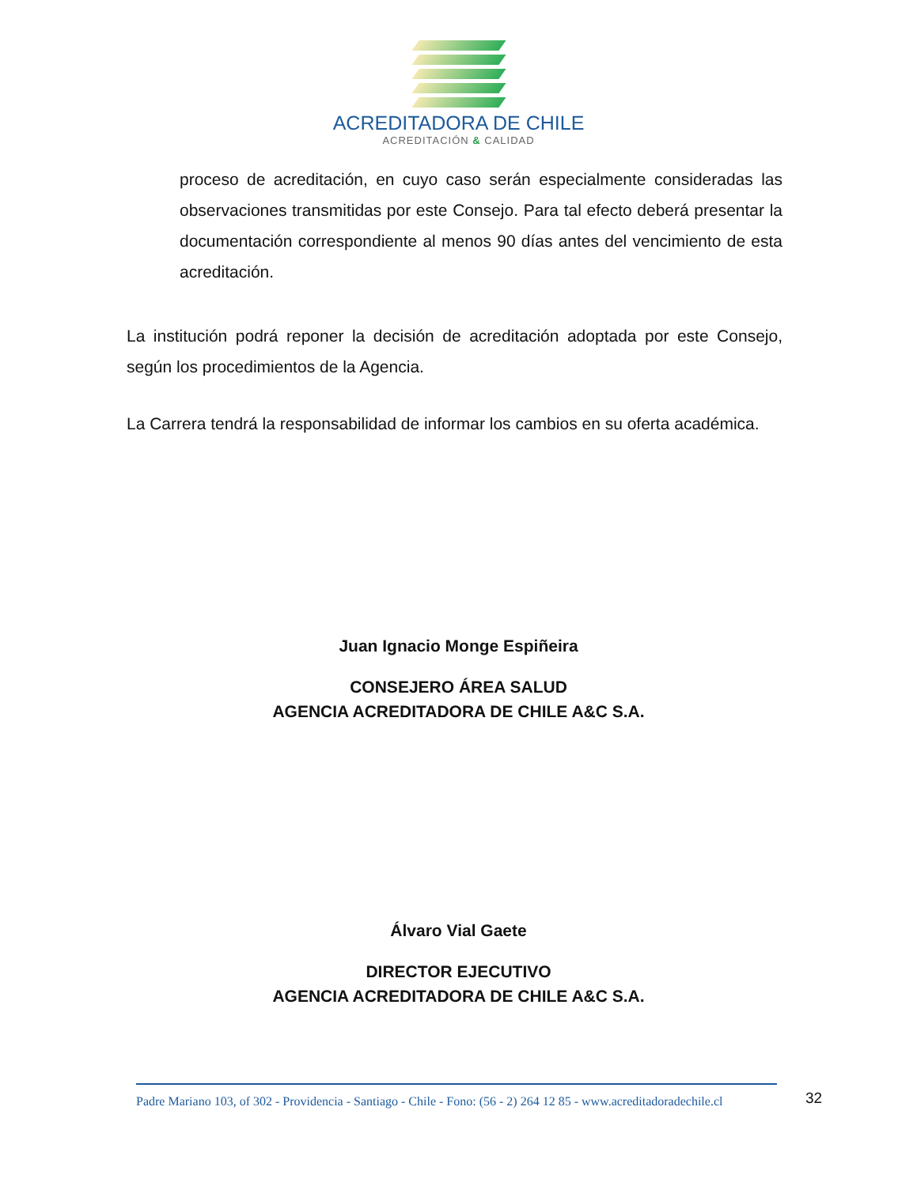ACREDITADORA DE CHILE
ACREDITACIÓN & CALIDAD
proceso de acreditación, en cuyo caso serán especialmente consideradas las observaciones transmitidas por este Consejo. Para tal efecto deberá presentar la documentación correspondiente al menos 90 días antes del vencimiento de esta acreditación.
La institución podrá reponer la decisión de acreditación adoptada por este Consejo, según los procedimientos de la Agencia.
La Carrera tendrá la responsabilidad de informar los cambios en su oferta académica.
Juan Ignacio Monge Espiñeira
CONSEJERO ÁREA SALUD
AGENCIA ACREDITADORA DE CHILE A&C S.A.
Álvaro Vial Gaete
DIRECTOR EJECUTIVO
AGENCIA ACREDITADORA DE CHILE A&C S.A.
Padre Mariano 103, of 302 - Providencia - Santiago - Chile - Fono: (56 - 2) 264 12 85 - www.acreditadoradechile.cl
32